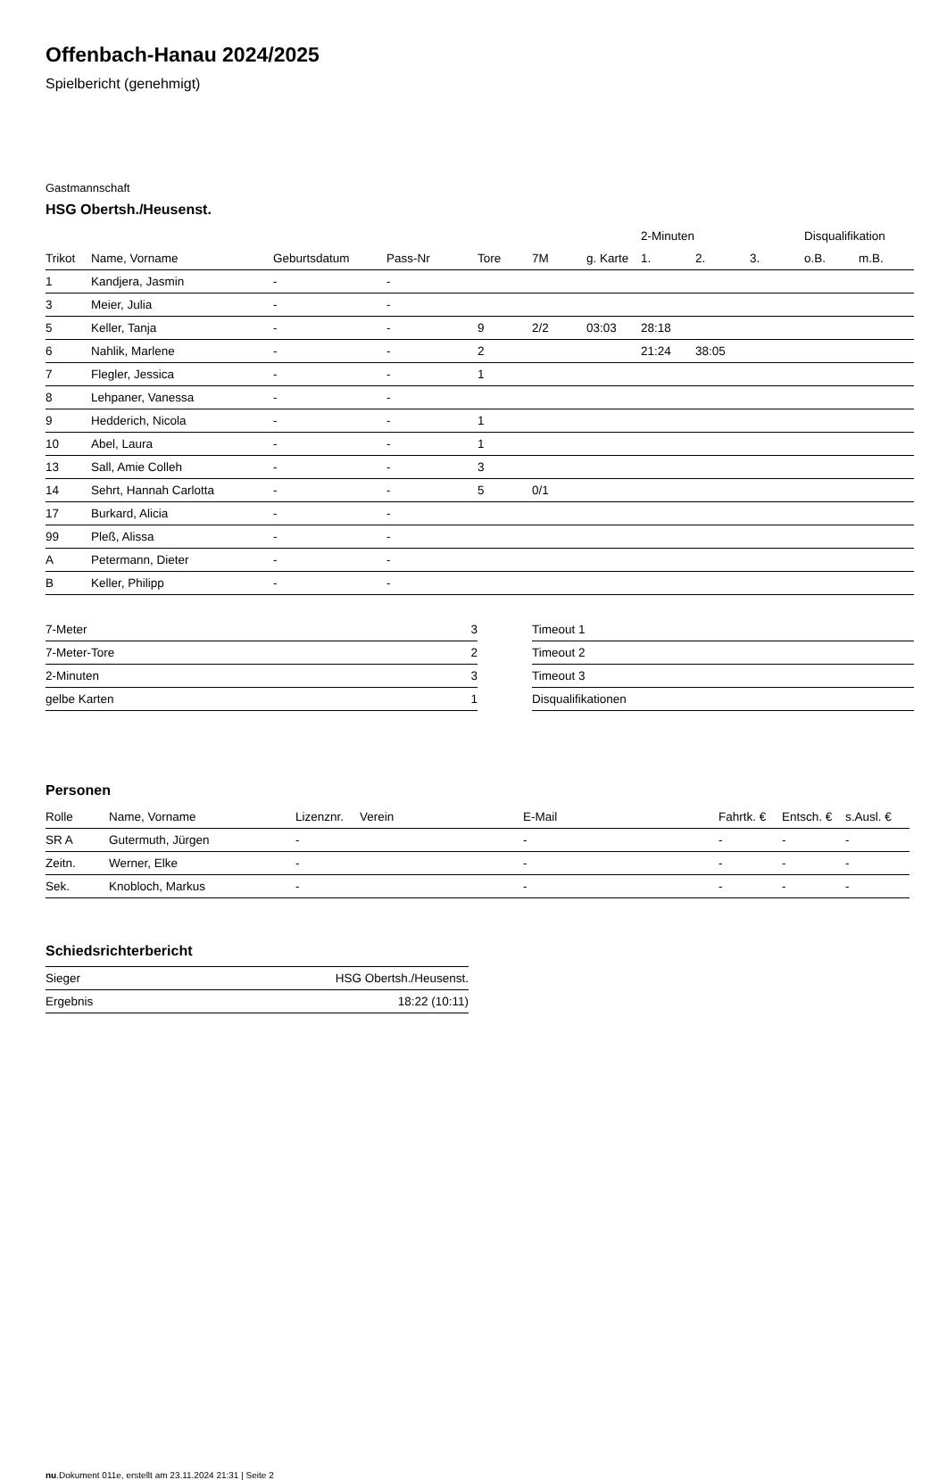Offenbach-Hanau 2024/2025
Spielbericht (genehmigt)
Gastmannschaft
HSG Obertsh./Heusenst.
| | | | | | | | 2-Minuten | | | Disqualifikation | |
| --- | --- | --- | --- | --- | --- | --- | --- | --- | --- | --- | --- |
| Trikot | Name, Vorname | Geburtsdatum | Pass-Nr | Tore | 7M | g. Karte | 1. | 2. | 3. | o.B. | m.B. |
| 1 | Kandjera, Jasmin | - | - | | | | | | | | |
| 3 | Meier, Julia | - | - | | | | | | | | |
| 5 | Keller, Tanja | - | - | 9 | 2/2 | 03:03 | 28:18 | | | | |
| 6 | Nahlik, Marlene | - | - | 2 | | | 21:24 | 38:05 | | | |
| 7 | Flegler, Jessica | - | - | 1 | | | | | | | |
| 8 | Lehpaner, Vanessa | - | - | | | | | | | | |
| 9 | Hedderich, Nicola | - | - | 1 | | | | | | | |
| 10 | Abel, Laura | - | - | 1 | | | | | | | |
| 13 | Sall, Amie Colleh | - | - | 3 | | | | | | | |
| 14 | Sehrt, Hannah Carlotta | - | - | 5 | 0/1 | | | | | | |
| 17 | Burkard, Alicia | - | - | | | | | | | | |
| 99 | Pleß, Alissa | - | - | | | | | | | | |
| A | Petermann, Dieter | - | - | | | | | | | | |
| B | Keller, Philipp | - | - | | | | | | | | |
| 7-Meter | 3 |
| 7-Meter-Tore | 2 |
| 2-Minuten | 3 |
| gelbe Karten | 1 |
| Timeout 1 |
| Timeout 2 |
| Timeout 3 |
| Disqualifikationen |
Personen
| Rolle | Name, Vorname | Lizenznr. | Verein | E-Mail | Fahrtk. € | Entsch. € | s.Ausl. € |
| --- | --- | --- | --- | --- | --- | --- | --- |
| SR A | Gutermuth, Jürgen | - | | - | - | - | - |
| Zeitn. | Werner, Elke | - | | - | - | - | - |
| Sek. | Knobloch, Markus | - | | - | - | - | - |
Schiedsrichterbericht
| Sieger | HSG Obertsh./Heusenst. |
| Ergebnis | 18:22 (10:11) |
nu.Dokument 011e, erstellt am 23.11.2024 21:31 | Seite 2